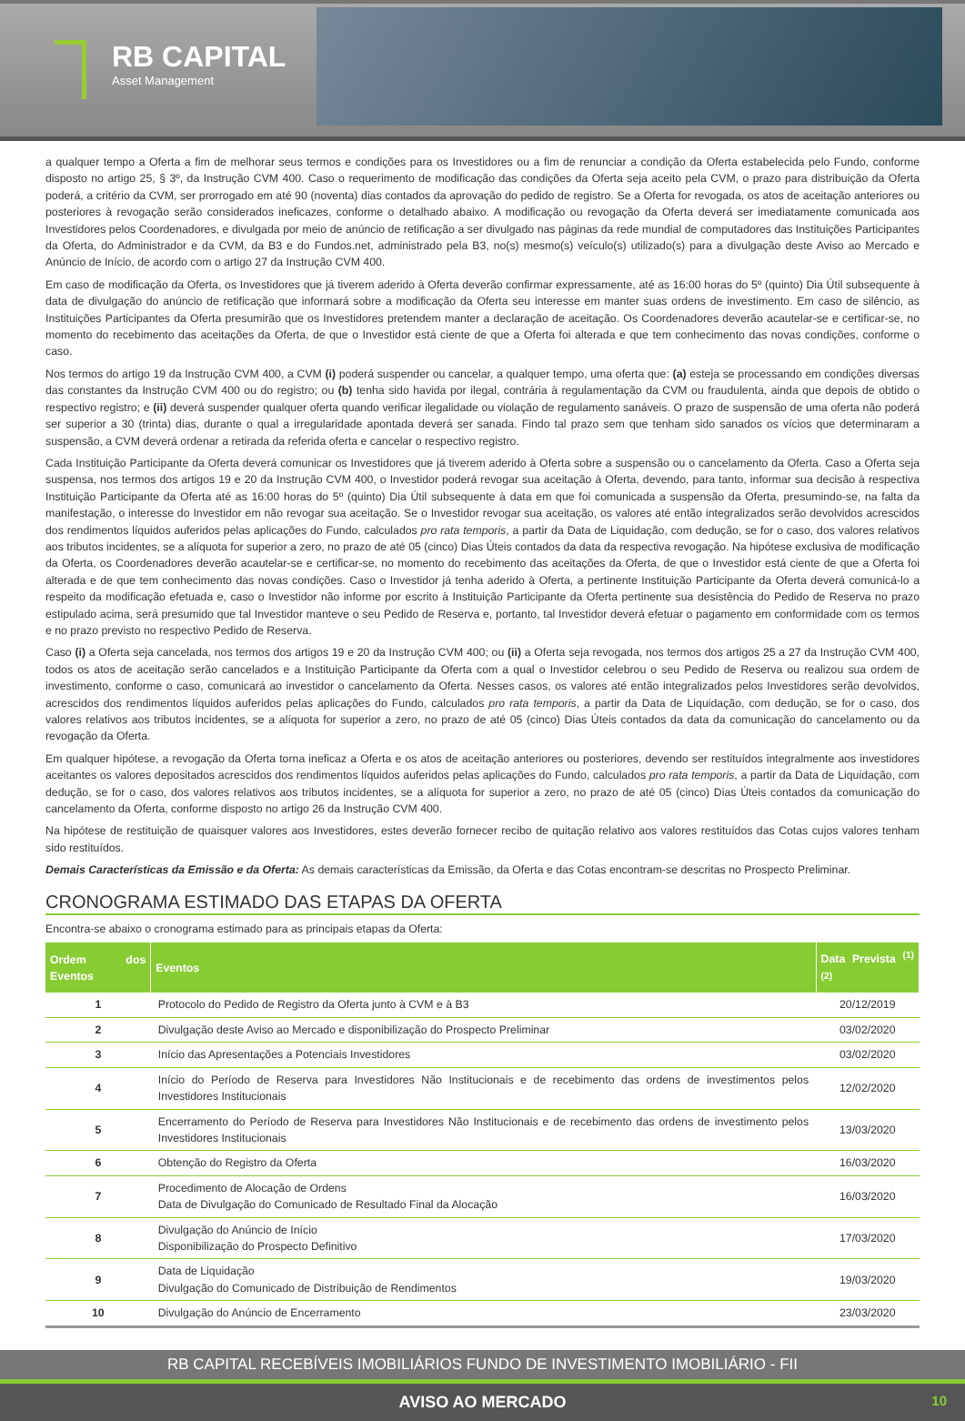RB CAPITAL
Asset Management
a qualquer tempo a Oferta a fim de melhorar seus termos e condições para os Investidores ou a fim de renunciar a condição da Oferta estabelecida pelo Fundo, conforme disposto no artigo 25, § 3º, da Instrução CVM 400. Caso o requerimento de modificação das condições da Oferta seja aceito pela CVM, o prazo para distribuição da Oferta poderá, a critério da CVM, ser prorrogado em até 90 (noventa) dias contados da aprovação do pedido de registro. Se a Oferta for revogada, os atos de aceitação anteriores ou posteriores à revogação serão considerados ineficazes, conforme o detalhado abaixo. A modificação ou revogação da Oferta deverá ser imediatamente comunicada aos Investidores pelos Coordenadores, e divulgada por meio de anúncio de retificação a ser divulgado nas páginas da rede mundial de computadores das Instituições Participantes da Oferta, do Administrador e da CVM, da B3 e do Fundos.net, administrado pela B3, no(s) mesmo(s) veículo(s) utilizado(s) para a divulgação deste Aviso ao Mercado e Anúncio de Início, de acordo com o artigo 27 da Instrução CVM 400.
Em caso de modificação da Oferta, os Investidores que já tiverem aderido à Oferta deverão confirmar expressamente, até as 16:00 horas do 5º (quinto) Dia Útil subsequente à data de divulgação do anúncio de retificação que informará sobre a modificação da Oferta seu interesse em manter suas ordens de investimento. Em caso de silêncio, as Instituições Participantes da Oferta presumirão que os Investidores pretendem manter a declaração de aceitação. Os Coordenadores deverão acautelar-se e certificar-se, no momento do recebimento das aceitações da Oferta, de que o Investidor está ciente de que a Oferta foi alterada e que tem conhecimento das novas condições, conforme o caso.
Nos termos do artigo 19 da Instrução CVM 400, a CVM (i) poderá suspender ou cancelar, a qualquer tempo, uma oferta que: (a) esteja se processando em condições diversas das constantes da Instrução CVM 400 ou do registro; ou (b) tenha sido havida por ilegal, contrária à regulamentação da CVM ou fraudulenta, ainda que depois de obtido o respectivo registro; e (ii) deverá suspender qualquer oferta quando verificar ilegalidade ou violação de regulamento sanáveis. O prazo de suspensão de uma oferta não poderá ser superior a 30 (trinta) dias, durante o qual a irregularidade apontada deverá ser sanada. Findo tal prazo sem que tenham sido sanados os vícios que determinaram a suspensão, a CVM deverá ordenar a retirada da referida oferta e cancelar o respectivo registro.
Cada Instituição Participante da Oferta deverá comunicar os Investidores que já tiverem aderido à Oferta sobre a suspensão ou o cancelamento da Oferta. Caso a Oferta seja suspensa, nos termos dos artigos 19 e 20 da Instrução CVM 400, o Investidor poderá revogar sua aceitação à Oferta, devendo, para tanto, informar sua decisão à respectiva Instituição Participante da Oferta até as 16:00 horas do 5º (quinto) Dia Útil subsequente à data em que foi comunicada a suspensão da Oferta, presumindo-se, na falta da manifestação, o interesse do Investidor em não revogar sua aceitação. Se o Investidor revogar sua aceitação, os valores até então integralizados serão devolvidos acrescidos dos rendimentos líquidos auferidos pelas aplicações do Fundo, calculados pro rata temporis, a partir da Data de Liquidação, com dedução, se for o caso, dos valores relativos aos tributos incidentes, se a alíquota for superior a zero, no prazo de até 05 (cinco) Dias Úteis contados da data da respectiva revogação. Na hipótese exclusiva de modificação da Oferta, os Coordenadores deverão acautelar-se e certificar-se, no momento do recebimento das aceitações da Oferta, de que o Investidor está ciente de que a Oferta foi alterada e de que tem conhecimento das novas condições. Caso o Investidor já tenha aderido à Oferta, a pertinente Instituição Participante da Oferta deverá comunicá-lo a respeito da modificação efetuada e, caso o Investidor não informe por escrito à Instituição Participante da Oferta pertinente sua desistência do Pedido de Reserva no prazo estipulado acima, será presumido que tal Investidor manteve o seu Pedido de Reserva e, portanto, tal Investidor deverá efetuar o pagamento em conformidade com os termos e no prazo previsto no respectivo Pedido de Reserva.
Caso (i) a Oferta seja cancelada, nos termos dos artigos 19 e 20 da Instrução CVM 400; ou (ii) a Oferta seja revogada, nos termos dos artigos 25 a 27 da Instrução CVM 400, todos os atos de aceitação serão cancelados e a Instituição Participante da Oferta com a qual o Investidor celebrou o seu Pedido de Reserva ou realizou sua ordem de investimento, conforme o caso, comunicará ao investidor o cancelamento da Oferta. Nesses casos, os valores até então integralizados pelos Investidores serão devolvidos, acrescidos dos rendimentos líquidos auferidos pelas aplicações do Fundo, calculados pro rata temporis, a partir da Data de Liquidação, com dedução, se for o caso, dos valores relativos aos tributos incidentes, se a alíquota for superior a zero, no prazo de até 05 (cinco) Dias Úteis contados da data da comunicação do cancelamento ou da revogação da Oferta.
Em qualquer hipótese, a revogação da Oferta torna ineficaz a Oferta e os atos de aceitação anteriores ou posteriores, devendo ser restituídos integralmente aos investidores aceitantes os valores depositados acrescidos dos rendimentos líquidos auferidos pelas aplicações do Fundo, calculados pro rata temporis, a partir da Data de Liquidação, com dedução, se for o caso, dos valores relativos aos tributos incidentes, se a alíquota for superior a zero, no prazo de até 05 (cinco) Dias Úteis contados da comunicação do cancelamento da Oferta, conforme disposto no artigo 26 da Instrução CVM 400.
Na hipótese de restituição de quaisquer valores aos Investidores, estes deverão fornecer recibo de quitação relativo aos valores restituídos das Cotas cujos valores tenham sido restituídos.
Demais Características da Emissão e da Oferta: As demais características da Emissão, da Oferta e das Cotas encontram-se descritas no Prospecto Preliminar.
CRONOGRAMA ESTIMADO DAS ETAPAS DA OFERTA
Encontra-se abaixo o cronograma estimado para as principais etapas da Oferta:
| Ordem dos Eventos | Eventos | Data Prevista <sup>(1) (2)</sup> |
| --- | --- | --- |
| 1 | Protocolo do Pedido de Registro da Oferta junto à CVM e à B3 | 20/12/2019 |
| 2 | Divulgação deste Aviso ao Mercado e disponibilização do Prospecto Preliminar | 03/02/2020 |
| 3 | Início das Apresentações a Potenciais Investidores | 03/02/2020 |
| 4 | Início do Período de Reserva para Investidores Não Institucionais e de recebimento das ordens de investimentos pelos Investidores Institucionais | 12/02/2020 |
| 5 | Encerramento do Período de Reserva para Investidores Não Institucionais e de recebimento das ordens de investimento pelos Investidores Institucionais | 13/03/2020 |
| 6 | Obtenção do Registro da Oferta | 16/03/2020 |
| 7 | Procedimento de Alocação de Ordens Data de Divulgação do Comunicado de Resultado Final da Alocação | 16/03/2020 |
| 8 | Divulgação do Anúncio de Início Disponibilização do Prospecto Definitivo | 17/03/2020 |
| 9 | Data de Liquidação Divulgação do Comunicado de Distribuição de Rendimentos | 19/03/2020 |
| 10 | Divulgação do Anúncio de Encerramento | 23/03/2020 |
RB CAPITAL RECEBÍVEIS IMOBILIÁRIOS FUNDO DE INVESTIMENTO IMOBILIÁRIO - FII
AVISO AO MERCADO 10